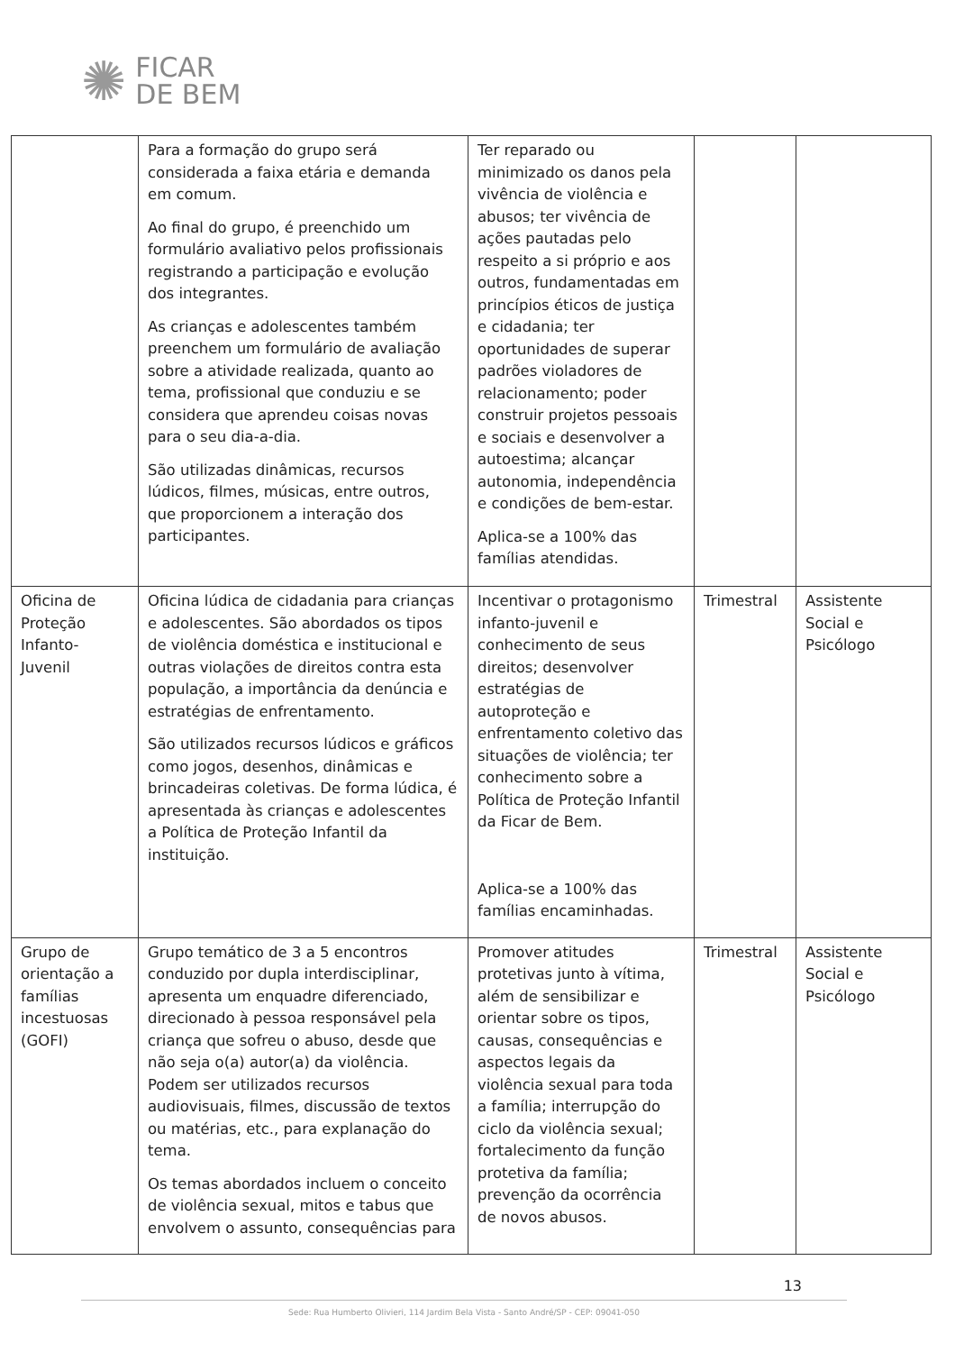✺
FICAR
DE BEM
| | Para a formação do grupo será considerada a faixa etária e demanda em comum. Ao final do grupo, é preenchido um formulário avaliativo pelos profissionais registrando a participação e evolução dos integrantes. As crianças e adolescentes também preenchem um formulário de avaliação sobre a atividade realizada, quanto ao tema, profissional que conduziu e se considera que aprendeu coisas novas para o seu dia-a-dia. São utilizadas dinâmicas, recursos lúdicos, filmes, músicas, entre outros, que proporcionem a interação dos participantes. | Ter reparado ou minimizado os danos pela vivência de violência e abusos; ter vivência de ações pautadas pelo respeito a si próprio e aos outros, fundamentadas em princípios éticos de justiça e cidadania; ter oportunidades de superar padrões violadores de relacionamento; poder construir projetos pessoais e sociais e desenvolver a autoestima; alcançar autonomia, independência e condições de bem-estar. Aplica-se a 100% das famílias atendidas. | | |
| Oficina de Proteção Infanto-Juvenil | Oficina lúdica de cidadania para crianças e adolescentes. São abordados os tipos de violência doméstica e institucional e outras violações de direitos contra esta população, a importância da denúncia e estratégias de enfrentamento. São utilizados recursos lúdicos e gráficos como jogos, desenhos, dinâmicas e brincadeiras coletivas. De forma lúdica, é apresentada às crianças e adolescentes a Política de Proteção Infantil da instituição. | Incentivar o protagonismo infanto-juvenil e conhecimento de seus direitos; desenvolver estratégias de autoproteção e enfrentamento coletivo das situações de violência; ter conhecimento sobre a Política de Proteção Infantil da Ficar de Bem. Aplica-se a 100% das famílias encaminhadas. | Trimestral | Assistente Social e Psicólogo |
| Grupo de orientação a famílias incestuosas (GOFI) | Grupo temático de 3 a 5 encontros conduzido por dupla interdisciplinar, apresenta um enquadre diferenciado, direcionado à pessoa responsável pela criança que sofreu o abuso, desde que não seja o(a) autor(a) da violência. Podem ser utilizados recursos audiovisuais, filmes, discussão de textos ou matérias, etc., para explanação do tema. Os temas abordados incluem o conceito de violência sexual, mitos e tabus que envolvem o assunto, consequências para | Promover atitudes protetivas junto à vítima, além de sensibilizar e orientar sobre os tipos, causas, consequências e aspectos legais da violência sexual para toda a família; interrupção do ciclo da violência sexual; fortalecimento da função protetiva da família; prevenção da ocorrência de novos abusos. | Trimestral | Assistente Social e Psicólogo |
13
Sede: Rua Humberto Olivieri, 114 Jardim Bela Vista - Santo André/SP - CEP: 09041-050